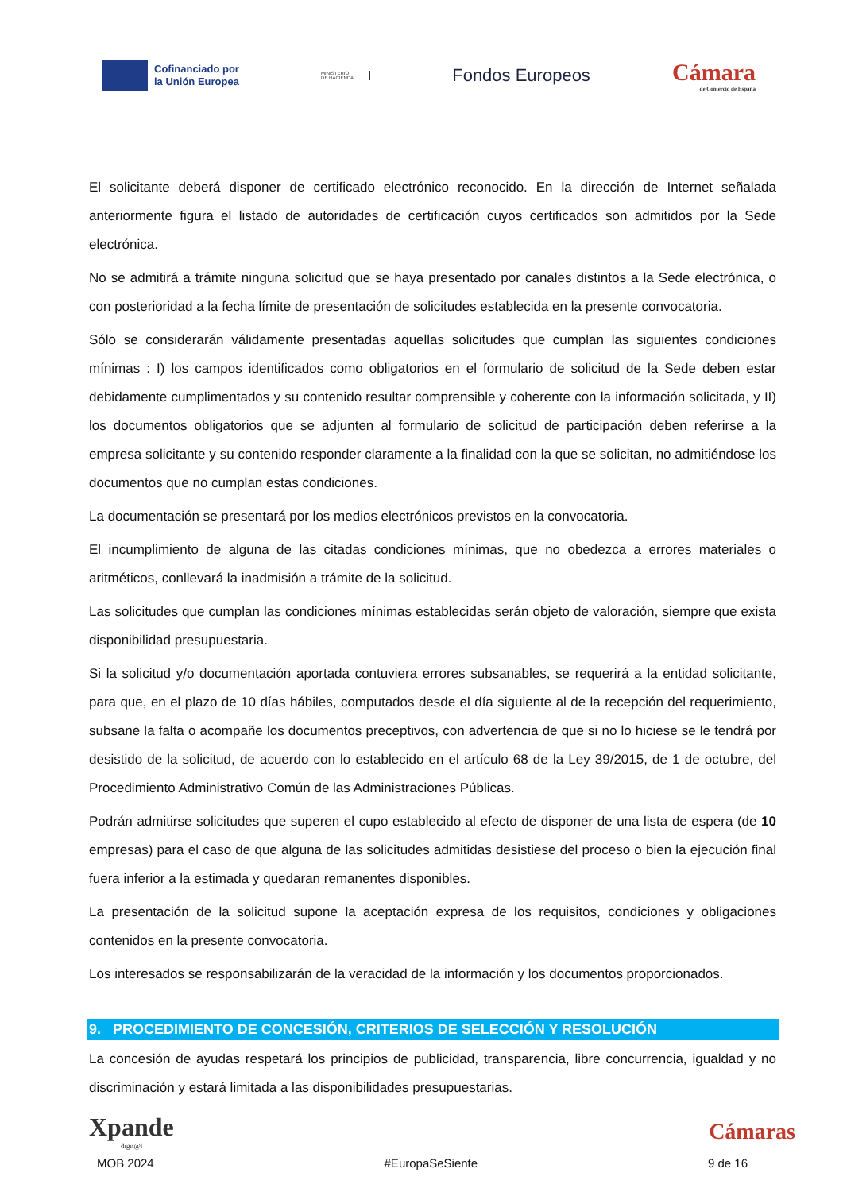Cofinanciado por
la Unión Europea
MINISTERIO
DE HACIENDA
Fondos Europeos
Cámara
de Comercio de España
El solicitante deberá disponer de certificado electrónico reconocido. En la dirección de Internet señalada anteriormente figura el listado de autoridades de certificación cuyos certificados son admitidos por la Sede electrónica.
No se admitirá a trámite ninguna solicitud que se haya presentado por canales distintos a la Sede electrónica, o con posterioridad a la fecha límite de presentación de solicitudes establecida en la presente convocatoria.
Sólo se considerarán válidamente presentadas aquellas solicitudes que cumplan las siguientes condiciones mínimas : I) los campos identificados como obligatorios en el formulario de solicitud de la Sede deben estar debidamente cumplimentados y su contenido resultar comprensible y coherente con la información solicitada, y II) los documentos obligatorios que se adjunten al formulario de solicitud de participación deben referirse a la empresa solicitante y su contenido responder claramente a la finalidad con la que se solicitan, no admitiéndose los documentos que no cumplan estas condiciones.
La documentación se presentará por los medios electrónicos previstos en la convocatoria.
El incumplimiento de alguna de las citadas condiciones mínimas, que no obedezca a errores materiales o aritméticos, conllevará la inadmisión a trámite de la solicitud.
Las solicitudes que cumplan las condiciones mínimas establecidas serán objeto de valoración, siempre que exista disponibilidad presupuestaria.
Si la solicitud y/o documentación aportada contuviera errores subsanables, se requerirá a la entidad solicitante, para que, en el plazo de 10 días hábiles, computados desde el día siguiente al de la recepción del requerimiento, subsane la falta o acompañe los documentos preceptivos, con advertencia de que si no lo hiciese se le tendrá por desistido de la solicitud, de acuerdo con lo establecido en el artículo 68 de la Ley 39/2015, de 1 de octubre, del Procedimiento Administrativo Común de las Administraciones Públicas.
Podrán admitirse solicitudes que superen el cupo establecido al efecto de disponer de una lista de espera (de 10 empresas) para el caso de que alguna de las solicitudes admitidas desistiese del proceso o bien la ejecución final fuera inferior a la estimada y quedaran remanentes disponibles.
La presentación de la solicitud supone la aceptación expresa de los requisitos, condiciones y obligaciones contenidos en la presente convocatoria.
Los interesados se responsabilizarán de la veracidad de la información y los documentos proporcionados.
9. PROCEDIMIENTO DE CONCESIÓN, CRITERIOS DE SELECCIÓN Y RESOLUCIÓN
La concesión de ayudas respetará los principios de publicidad, transparencia, libre concurrencia, igualdad y no discriminación y estará limitada a las disponibilidades presupuestarias.
Xpande
digit@l
Cámaras
MOB 2024 #EuropaSeSiente 9 de 16